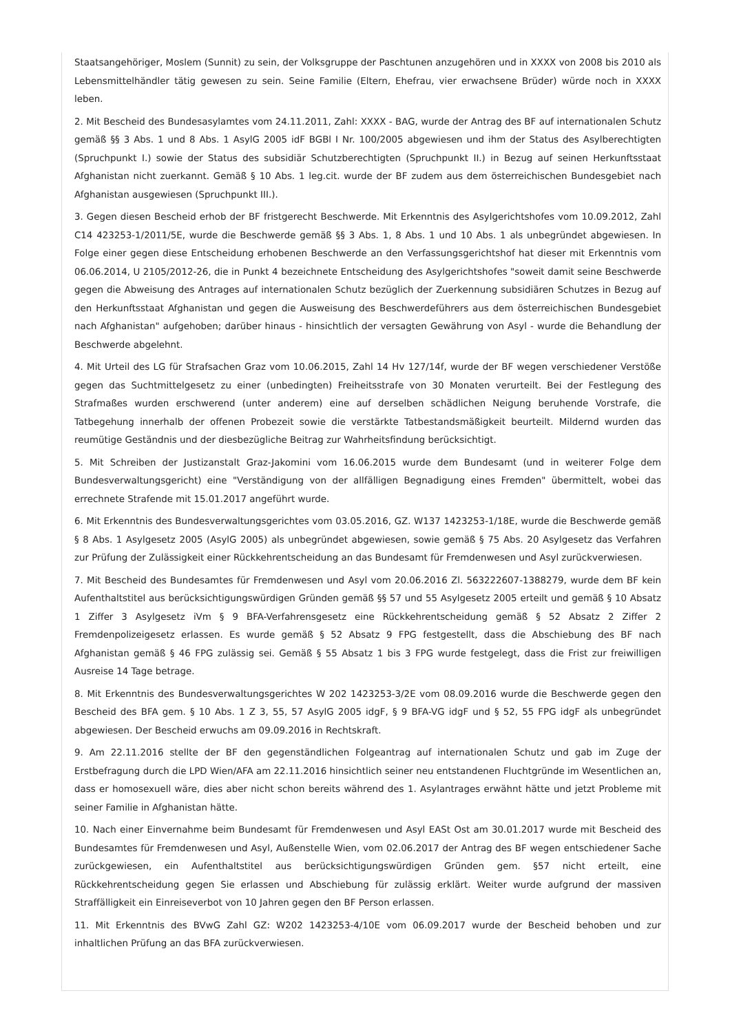Staatsangehöriger, Moslem (Sunnit) zu sein, der Volksgruppe der Paschtunen anzugehören und in XXXX von 2008 bis 2010 als Lebensmittelhändler tätig gewesen zu sein. Seine Familie (Eltern, Ehefrau, vier erwachsene Brüder) würde noch in XXXX leben.
2. Mit Bescheid des Bundesasylamtes vom 24.11.2011, Zahl: XXXX - BAG, wurde der Antrag des BF auf internationalen Schutz gemäß §§ 3 Abs. 1 und 8 Abs. 1 AsylG 2005 idF BGBl I Nr. 100/2005 abgewiesen und ihm der Status des Asylberechtigten (Spruchpunkt I.) sowie der Status des subsidiär Schutzberechtigten (Spruchpunkt II.) in Bezug auf seinen Herkunftsstaat Afghanistan nicht zuerkannt. Gemäß § 10 Abs. 1 leg.cit. wurde der BF zudem aus dem österreichischen Bundesgebiet nach Afghanistan ausgewiesen (Spruchpunkt III.).
3. Gegen diesen Bescheid erhob der BF fristgerecht Beschwerde. Mit Erkenntnis des Asylgerichtshofes vom 10.09.2012, Zahl C14 423253-1/2011/5E, wurde die Beschwerde gemäß §§ 3 Abs. 1, 8 Abs. 1 und 10 Abs. 1 als unbegründet abgewiesen. In Folge einer gegen diese Entscheidung erhobenen Beschwerde an den Verfassungsgerichtshof hat dieser mit Erkenntnis vom 06.06.2014, U 2105/2012-26, die in Punkt 4 bezeichnete Entscheidung des Asylgerichtshofes "soweit damit seine Beschwerde gegen die Abweisung des Antrages auf internationalen Schutz bezüglich der Zuerkennung subsidiären Schutzes in Bezug auf den Herkunftsstaat Afghanistan und gegen die Ausweisung des Beschwerdeführers aus dem österreichischen Bundesgebiet nach Afghanistan" aufgehoben; darüber hinaus - hinsichtlich der versagten Gewährung von Asyl - wurde die Behandlung der Beschwerde abgelehnt.
4. Mit Urteil des LG für Strafsachen Graz vom 10.06.2015, Zahl 14 Hv 127/14f, wurde der BF wegen verschiedener Verstöße gegen das Suchtmittelgesetz zu einer (unbedingten) Freiheitsstrafe von 30 Monaten verurteilt. Bei der Festlegung des Strafmaßes wurden erschwerend (unter anderem) eine auf derselben schädlichen Neigung beruhende Vorstrafe, die Tatbegehung innerhalb der offenen Probezeit sowie die verstärkte Tatbestandsmäßigkeit beurteilt. Mildernd wurden das reumütige Geständnis und der diesbezügliche Beitrag zur Wahrheitsfindung berücksichtigt.
5. Mit Schreiben der Justizanstalt Graz-Jakomini vom 16.06.2015 wurde dem Bundesamt (und in weiterer Folge dem Bundesverwaltungsgericht) eine "Verständigung von der allfälligen Begnadigung eines Fremden" übermittelt, wobei das errechnete Strafende mit 15.01.2017 angeführt wurde.
6. Mit Erkenntnis des Bundesverwaltungsgerichtes vom 03.05.2016, GZ. W137 1423253-1/18E, wurde die Beschwerde gemäß § 8 Abs. 1 Asylgesetz 2005 (AsylG 2005) als unbegründet abgewiesen, sowie gemäß § 75 Abs. 20 Asylgesetz das Verfahren zur Prüfung der Zulässigkeit einer Rückkehrentscheidung an das Bundesamt für Fremdenwesen und Asyl zurückverwiesen.
7. Mit Bescheid des Bundesamtes für Fremdenwesen und Asyl vom 20.06.2016 Zl. 563222607-1388279, wurde dem BF kein Aufenthaltstitel aus berücksichtigungswürdigen Gründen gemäß §§ 57 und 55 Asylgesetz 2005 erteilt und gemäß § 10 Absatz 1 Ziffer 3 Asylgesetz iVm § 9 BFA-Verfahrensgesetz eine Rückkehrentscheidung gemäß § 52 Absatz 2 Ziffer 2 Fremdenpolizeigesetz erlassen. Es wurde gemäß § 52 Absatz 9 FPG festgestellt, dass die Abschiebung des BF nach Afghanistan gemäß § 46 FPG zulässig sei. Gemäß § 55 Absatz 1 bis 3 FPG wurde festgelegt, dass die Frist zur freiwilligen Ausreise 14 Tage betrage.
8. Mit Erkenntnis des Bundesverwaltungsgerichtes W 202 1423253-3/2E vom 08.09.2016 wurde die Beschwerde gegen den Bescheid des BFA gem. § 10 Abs. 1 Z 3, 55, 57 AsylG 2005 idgF, § 9 BFA-VG idgF und § 52, 55 FPG idgF als unbegründet abgewiesen. Der Bescheid erwuchs am 09.09.2016 in Rechtskraft.
9. Am 22.11.2016 stellte der BF den gegenständlichen Folgeantrag auf internationalen Schutz und gab im Zuge der Erstbefragung durch die LPD Wien/AFA am 22.11.2016 hinsichtlich seiner neu entstandenen Fluchtgründe im Wesentlichen an, dass er homosexuell wäre, dies aber nicht schon bereits während des 1. Asylantrages erwähnt hätte und jetzt Probleme mit seiner Familie in Afghanistan hätte.
10. Nach einer Einvernahme beim Bundesamt für Fremdenwesen und Asyl EASt Ost am 30.01.2017 wurde mit Bescheid des Bundesamtes für Fremdenwesen und Asyl, Außenstelle Wien, vom 02.06.2017 der Antrag des BF wegen entschiedener Sache zurückgewiesen, ein Aufenthaltstitel aus berücksichtigungswürdigen Gründen gem. §57 nicht erteilt, eine Rückkehrentscheidung gegen Sie erlassen und Abschiebung für zulässig erklärt. Weiter wurde aufgrund der massiven Straffälligkeit ein Einreiseverbot von 10 Jahren gegen den BF Person erlassen.
11. Mit Erkenntnis des BVwG Zahl GZ: W202 1423253-4/10E vom 06.09.2017 wurde der Bescheid behoben und zur inhaltlichen Prüfung an das BFA zurückverwiesen.